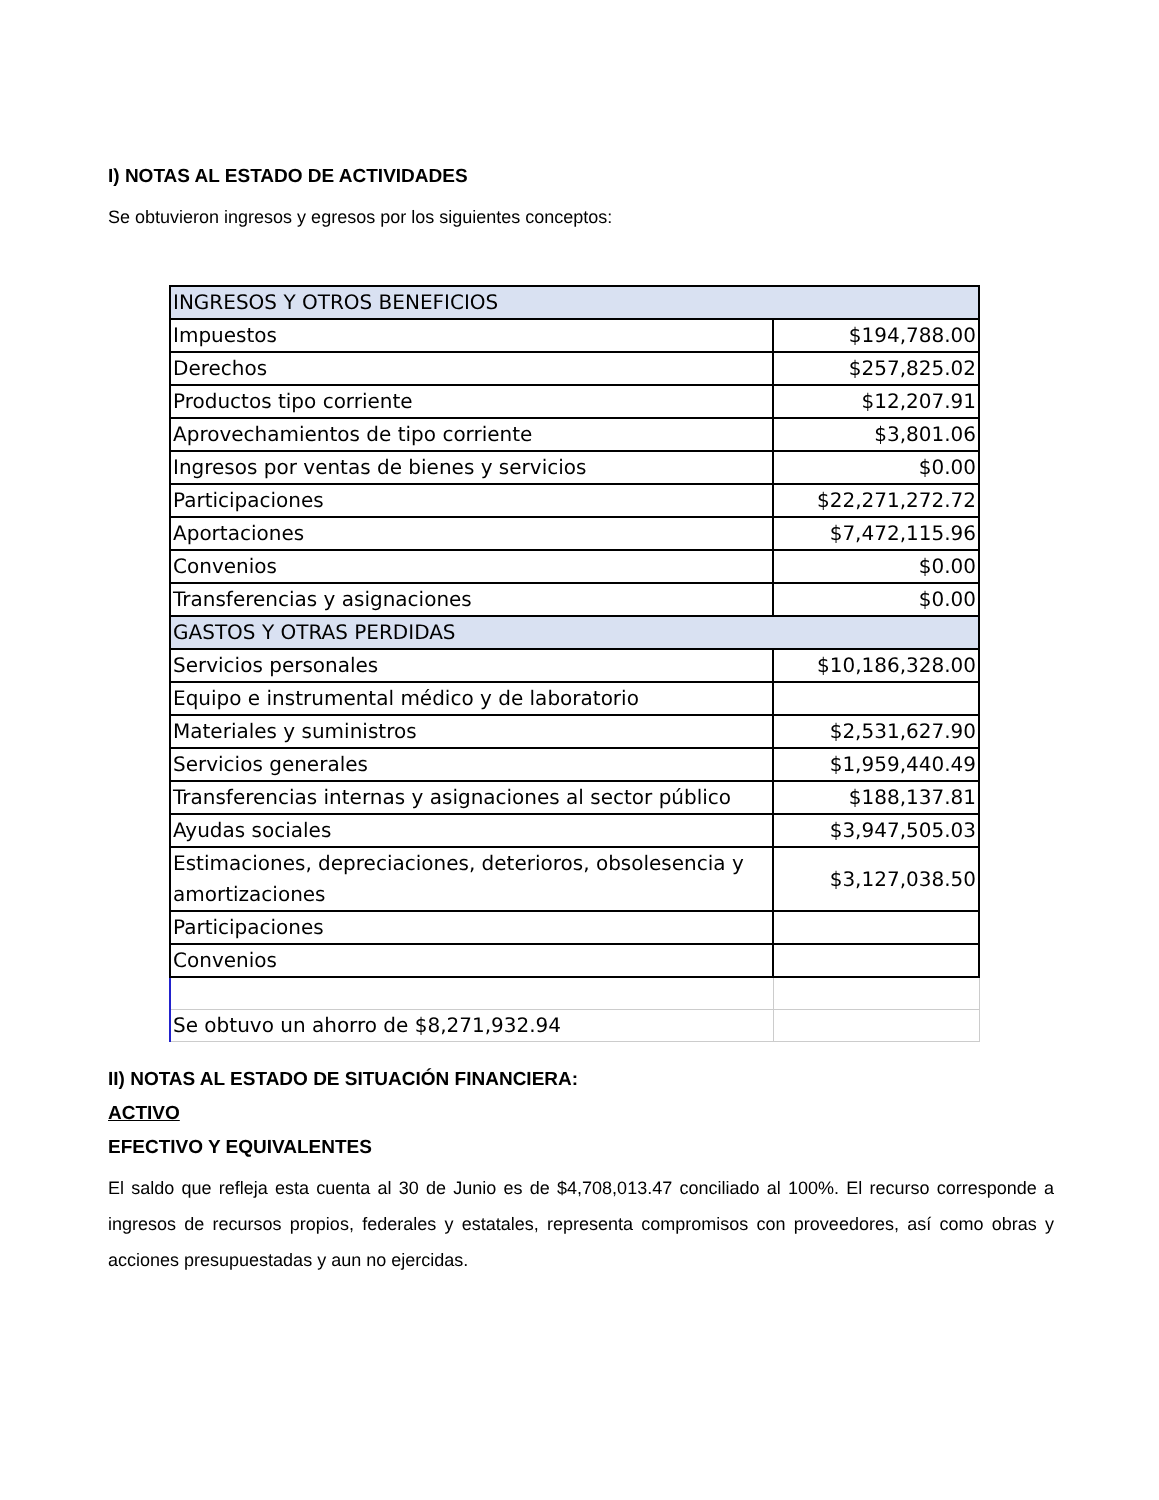I) NOTAS AL ESTADO DE ACTIVIDADES
Se obtuvieron ingresos y egresos por los siguientes conceptos:
| INGRESOS Y OTROS BENEFICIOS | |
| Impuestos | $194,788.00 |
| Derechos | $257,825.02 |
| Productos tipo corriente | $12,207.91 |
| Aprovechamientos de tipo corriente | $3,801.06 |
| Ingresos por ventas de bienes y servicios | $0.00 |
| Participaciones | $22,271,272.72 |
| Aportaciones | $7,472,115.96 |
| Convenios | $0.00 |
| Transferencias y asignaciones | $0.00 |
| GASTOS Y OTRAS PERDIDAS | |
| Servicios personales | $10,186,328.00 |
| Equipo e instrumental médico y de laboratorio | |
| Materiales y suministros | $2,531,627.90 |
| Servicios generales | $1,959,440.49 |
| Transferencias internas y asignaciones al sector público | $188,137.81 |
| Ayudas sociales | $3,947,505.03 |
| Estimaciones, depreciaciones, deterioros, obsolesencia y amortizaciones | $3,127,038.50 |
| Participaciones | |
| Convenios | |
| Se obtuvo un ahorro de $8,271,932.94 | |
II) NOTAS AL ESTADO DE SITUACIÓN FINANCIERA:
ACTIVO
EFECTIVO Y EQUIVALENTES
El saldo que refleja esta cuenta al 30 de Junio es de $4,708,013.47 conciliado al 100%. El recurso corresponde a ingresos de recursos propios, federales y estatales, representa compromisos con proveedores, así como obras y acciones presupuestadas y aun no ejercidas.